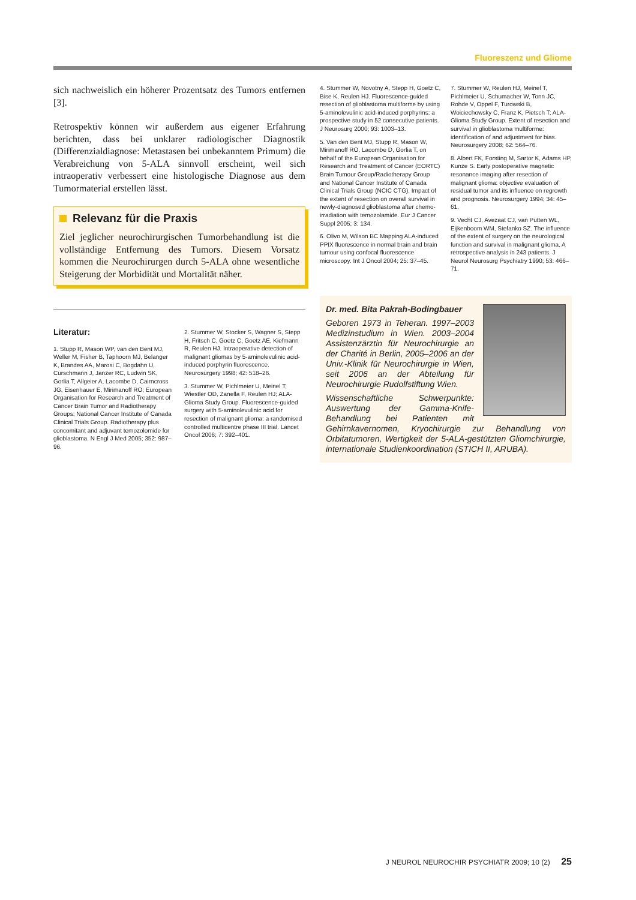Fluoreszenz und Gliome
sich nachweislich ein höherer Prozentsatz des Tumors entfernen [3].
Retrospektiv können wir außerdem aus eigener Erfahrung berichten, dass bei unklarer radiologischer Diagnostik (Differenzialdiagnose: Metastasen bei unbekanntem Primum) die Verabreichung von 5-ALA sinnvoll erscheint, weil sich intraoperativ verbessert eine histologische Diagnose aus dem Tumormaterial erstellen lässt.
Relevanz für die Praxis
Ziel jeglicher neurochirurgischen Tumorbehandlung ist die vollständige Entfernung des Tumors. Diesem Vorsatz kommen die Neurochirurgen durch 5-ALA ohne wesentliche Steigerung der Morbidität und Mortalität näher.
Literatur:
1. Stupp R, Mason WP, van den Bent MJ, Weller M, Fisher B, Taphoorn MJ, Belanger K, Brandes AA, Marosi C, Bogdahn U, Curschmann J, Janzer RC, Ludwin SK, Gorlia T, Allgeier A, Lacombe D, Cairncross JG, Eisenhauer E, Mirimanoff RO; European Organisation for Research and Treatment of Cancer Brain Tumor and Radiotherapy Groups; National Cancer Institute of Canada Clinical Trials Group. Radiotherapy plus concomitant and adjuvant temozolomide for glioblastoma. N Engl J Med 2005; 352: 987–96.
2. Stummer W, Stocker S, Wagner S, Stepp H, Fritsch C, Goetz C, Goetz AE, Kiefmann R, Reulen HJ. Intraoperative detection of malignant gliomas by 5-aminolevulinic acid-induced porphyrin fluorescence. Neurosurgery 1998; 42: 518–26.
3. Stummer W, Pichlmeier U, Meinel T, Wiestler OD, Zanella F, Reulen HJ; ALA-Glioma Study Group. Fluorescence-guided surgery with 5-aminolevulinic acid for resection of malignant glioma: a randomised controlled multicentre phase III trial. Lancet Oncol 2006; 7: 392–401.
4. Stummer W, Novotny A, Stepp H, Goetz C, Bise K, Reulen HJ. Fluorescence-guided resection of glioblastoma multiforme by using 5-aminolevulinic acid-induced porphyrins: a prospective study in 52 consecutive patients. J Neurosurg 2000; 93: 1003–13.
5. Van den Bent MJ, Stupp R, Mason W, Mirimanoff RO, Lacombe D, Gorlia T, on behalf of the European Organisation for Research and Treatment of Cancer (EORTC) Brain Tumour Group/Radiotherapy Group and National Cancer Institute of Canada Clinical Trials Group (NCIC CTG). Impact of the extent of resection on overall survival in newly-diagnosed glioblastoma after chemo-irradiation with temozolamide. Eur J Cancer Suppl 2005; 3: 134.
6. Olivo M, Wilson BC Mapping ALA-induced PPIX fluorescence in normal brain and brain tumour using confocal fluorescence microscopy. Int J Oncol 2004; 25: 37–45.
7. Stummer W, Reulen HJ, Meinel T, Pichlmeier U, Schumacher W, Tonn JC, Rohde V, Oppel F, Turowski B, Woiciechowsky C, Franz K, Pietsch T; ALA-Glioma Study Group. Extent of resection and survival in glioblastoma multiforme: identification of and adjustment for bias. Neurosurgery 2008; 62: 564–76.
8. Albert FK, Forsting M, Sartor K, Adams HP, Kunze S. Early postoperative magnetic resonance imaging after resection of malignant glioma: objective evaluation of residual tumor and its influence on regrowth and prognosis. Neurosurgery 1994; 34: 45–61.
9. Vecht CJ, Avezaat CJ, van Putten WL, Eijkenboom WM, Stefanko SZ. The influence of the extent of surgery on the neurological function and survival in malignant glioma. A retrospective analysis in 243 patients. J Neurol Neurosurg Psychiatry 1990; 53: 466–71.
Dr. med. Bita Pakrah-Bodingbauer
Geboren 1973 in Teheran. 1997–2003 Medizinstudium in Wien. 2003–2004 Assistenzärztin für Neurochirurgie an der Charité in Berlin, 2005–2006 an der Univ.-Klinik für Neurochirurgie in Wien, seit 2006 an der Abteilung für Neurochirurgie Rudolfstiftung Wien.
Wissenschaftliche Schwerpunkte: Auswertung der Gamma-Knife-Behandlung bei Patienten mit Gehirnkavernomen, Kryochirurgie zur Behandlung von Orbitatumoren, Wertigkeit der 5-ALA-gestützten Gliomchirurgie, internationale Studienkoordination (STICH II, ARUBA).
J NEUROL NEUROCHIR PSYCHIATR 2009; 10 (2) 25